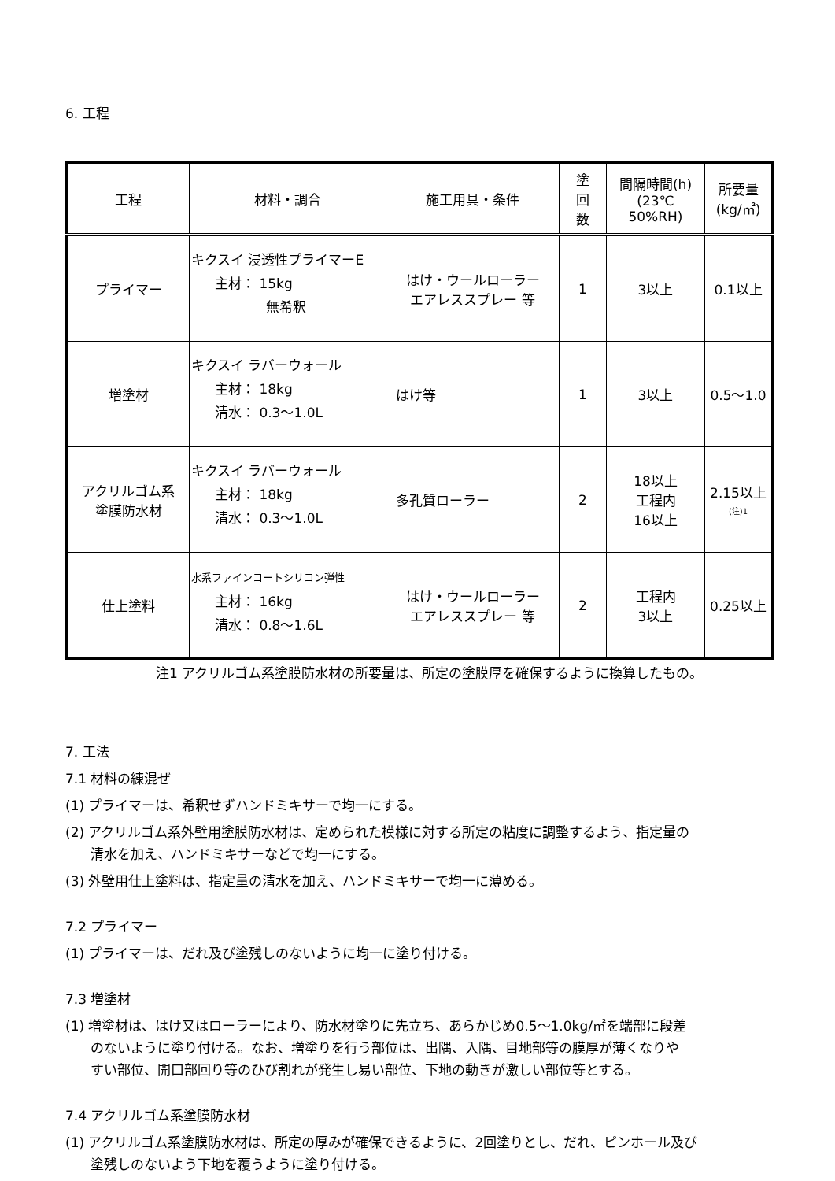6. 工程
| 工程 | 材料・調合 | 施工用具・条件 | 塗 回 数 | 間隔時間(h) (23℃ 50%RH) | 所要量 (kg/㎡) |
| --- | --- | --- | --- | --- | --- |
| プライマー | キクスイ 浸透性プライマーE 主材： 15kg 無希釈 | はけ・ウールローラー エアレススプレー 等 | 1 | 3以上 | 0.1以上 |
| 増塗材 | キクスイ ラバーウォール 主材： 18kg 清水： 0.3～1.0L | はけ等 | 1 | 3以上 | 0.5～1.0 |
| アクリルゴム系 塗膜防水材 | キクスイ ラバーウォール 主材： 18kg 清水： 0.3～1.0L | 多孔質ローラー | 2 | 18以上 工程内 16以上 | 2.15以上 (注)1 |
| 仕上塗料 | 水系ファインコートシリコン弾性 主材： 16kg 清水： 0.8～1.6L | はけ・ウールローラー エアレススプレー 等 | 2 | 工程内 3以上 | 0.25以上 |
注1 アクリルゴム系塗膜防水材の所要量は、所定の塗膜厚を確保するように換算したもの。
7. 工法
7.1 材料の練混ぜ
(1) プライマーは、希釈せずハンドミキサーで均一にする。
(2) アクリルゴム系外壁用塗膜防水材は、定められた模様に対する所定の粘度に調整するよう、指定量の
清水を加え、ハンドミキサーなどで均一にする。
(3) 外壁用仕上塗料は、指定量の清水を加え、ハンドミキサーで均一に薄める。
7.2 プライマー
(1) プライマーは、だれ及び塗残しのないように均一に塗り付ける。
7.3 増塗材
(1) 増塗材は、はけ又はローラーにより、防水材塗りに先立ち、あらかじめ0.5～1.0kg/㎡を端部に段差
のないように塗り付ける。なお、増塗りを行う部位は、出隅、入隅、目地部等の膜厚が薄くなりや
すい部位、開口部回り等のひび割れが発生し易い部位、下地の動きが激しい部位等とする。
7.4 アクリルゴム系塗膜防水材
(1) アクリルゴム系塗膜防水材は、所定の厚みが確保できるように、2回塗りとし、だれ、ピンホール及び
塗残しのないよう下地を覆うように塗り付ける。